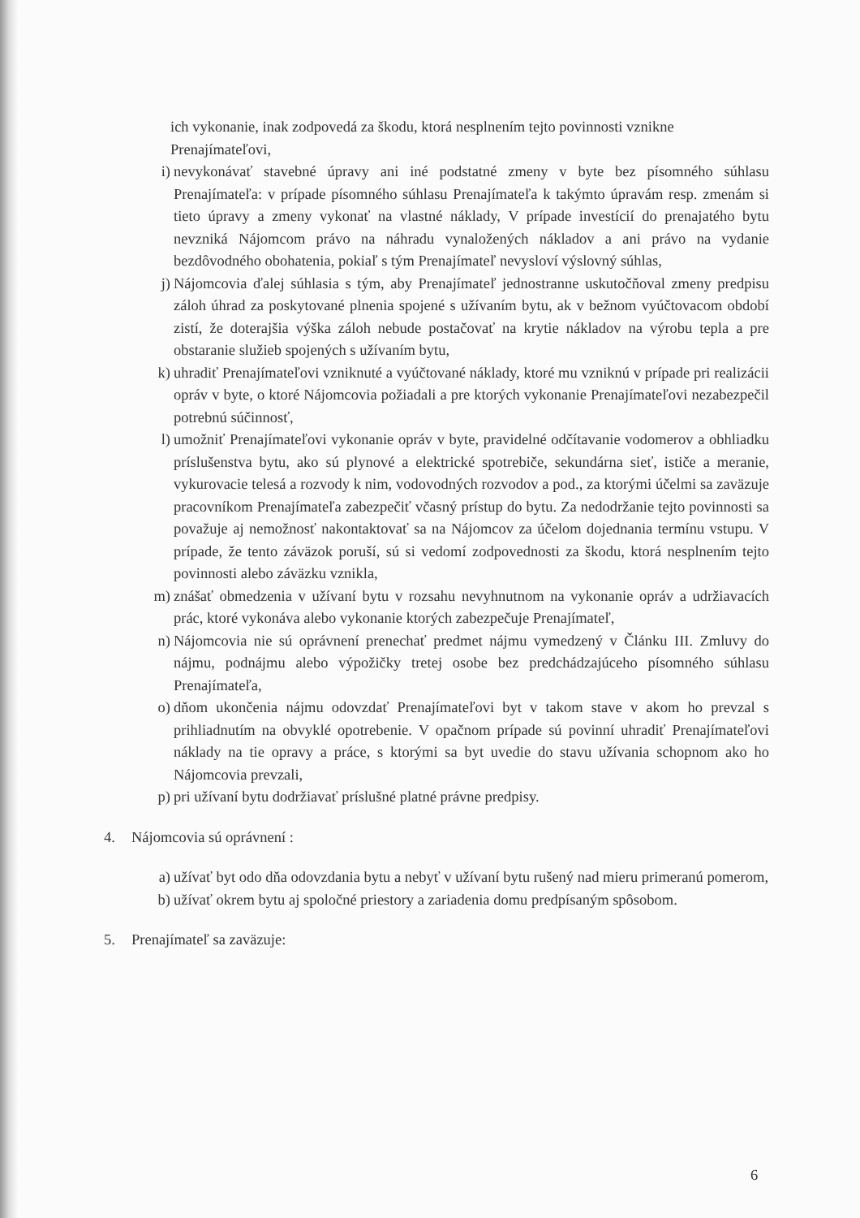ich vykonanie, inak zodpovedá za škodu, ktorá nesplnením tejto povinnosti vznikne Prenajímateľovi,
i) nevykonávať stavebné úpravy ani iné podstatné zmeny v byte bez písomného súhlasu Prenajímateľa: v prípade písomného súhlasu Prenajímateľa k takýmto úpravám resp. zmenám si tieto úpravy a zmeny vykonať na vlastné náklady, V prípade investícií do prenajatého bytu nevzniká Nájomcom právo na náhradu vynaložených nákladov a ani právo na vydanie bezdôvodného obohatenia, pokiaľ s tým Prenajímateľ nevysloví výslovný súhlas,
j) Nájomcovia ďalej súhlasia s tým, aby Prenajímateľ jednostranne uskutočňoval zmeny predpisu záloh úhrad za poskytované plnenia spojené s užívaním bytu, ak v bežnom vyúčtovacom období zistí, že doterajšia výška záloh nebude postačovať na krytie nákladov na výrobu tepla a pre obstaranie služieb spojených s užívaním bytu,
k) uhradiť Prenajímateľovi vzniknuté a vyúčtované náklady, ktoré mu vzniknú v prípade pri realizácii opráv v byte, o ktoré Nájomcovia požiadali a pre ktorých vykonanie Prenajímateľovi nezabezpečil potrebnú súčinnosť,
l) umožniť Prenajímateľovi vykonanie opráv v byte, pravidelné odčítavanie vodomerov a obhliadku príslušenstva bytu, ako sú plynové a elektrické spotrebiče, sekundárna sieť, ističe a meranie, vykurovacie telesá a rozvody k nim, vodovodných rozvodov a pod., za ktorými účelmi sa zaväzuje pracovníkom Prenajímateľa zabezpečiť včasný prístup do bytu. Za nedodržanie tejto povinnosti sa považuje aj nemožnosť nakontaktovať sa na Nájomcov za účelom dojednania termínu vstupu. V prípade, že tento záväzok poruší, sú si vedomí zodpovednosti za škodu, ktorá nesplnením tejto povinnosti alebo záväzku vznikla,
m) znášať obmedzenia v užívaní bytu v rozsahu nevyhnutnom na vykonanie opráv a udržiavacích prác, ktoré vykonáva alebo vykonanie ktorých zabezpečuje Prenajímateľ,
n) Nájomcovia nie sú oprávnení prenechať predmet nájmu vymedzený v Článku III. Zmluvy do nájmu, podnájmu alebo výpožičky tretej osobe bez predchádzajúceho písomného súhlasu Prenajímateľa,
o) dňom ukončenia nájmu odovzdať Prenajímateľovi byt v takom stave v akom ho prevzal s prihliadnutím na obvyklé opotrebenie. V opačnom prípade sú povinní uhradiť Prenajímateľovi náklady na tie opravy a práce, s ktorými sa byt uvedie do stavu užívania schopnom ako ho Nájomcovia prevzali,
p) pri užívaní bytu dodržiavať príslušné platné právne predpisy.
4. Nájomcovia sú oprávnení :
a) užívať byt odo dňa odovzdania bytu a nebyť v užívaní bytu rušený nad mieru primeranú pomerom,
b) užívať okrem bytu aj spoločné priestory a zariadenia domu predpísaným spôsobom.
5. Prenajímateľ sa zaväzuje:
6